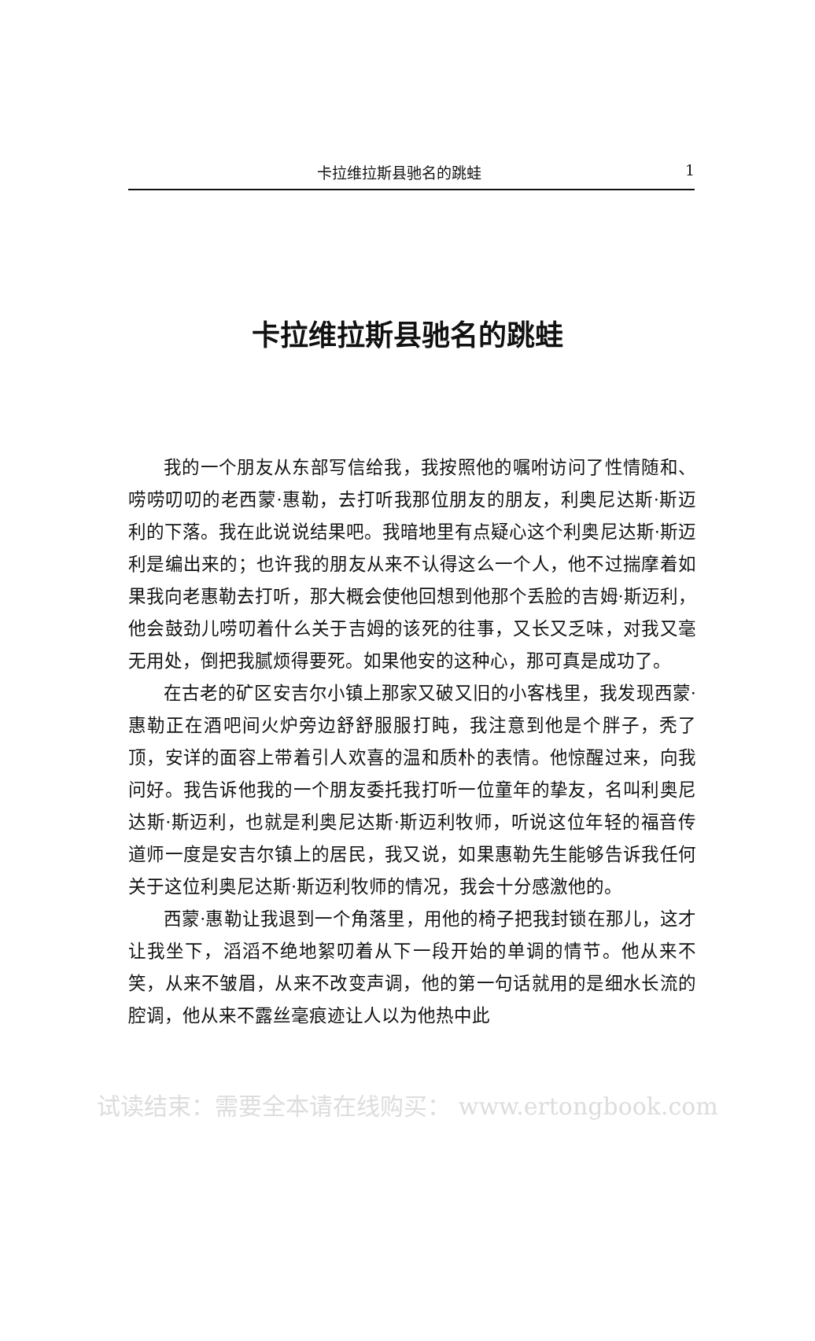卡拉维拉斯县驰名的跳蛙 1
卡拉维拉斯县驰名的跳蛙
我的一个朋友从东部写信给我，我按照他的嘱咐访问了性情随和、唠唠叨叨的老西蒙·惠勒，去打听我那位朋友的朋友，利奥尼达斯·斯迈利的下落。我在此说说结果吧。我暗地里有点疑心这个利奥尼达斯·斯迈利是编出来的；也许我的朋友从来不认得这么一个人，他不过揣摩着如果我向老惠勒去打听，那大概会使他回想到他那个丢脸的吉姆·斯迈利，他会鼓劲儿唠叨着什么关于吉姆的该死的往事，又长又乏味，对我又毫无用处，倒把我腻烦得要死。如果他安的这种心，那可真是成功了。
在古老的矿区安吉尔小镇上那家又破又旧的小客栈里，我发现西蒙·惠勒正在酒吧间火炉旁边舒舒服服打盹，我注意到他是个胖子，秃了顶，安详的面容上带着引人欢喜的温和质朴的表情。他惊醒过来，向我问好。我告诉他我的一个朋友委托我打听一位童年的挚友，名叫利奥尼达斯·斯迈利，也就是利奥尼达斯·斯迈利牧师，听说这位年轻的福音传道师一度是安吉尔镇上的居民，我又说，如果惠勒先生能够告诉我任何关于这位利奥尼达斯·斯迈利牧师的情况，我会十分感激他的。
西蒙·惠勒让我退到一个角落里，用他的椅子把我封锁在那儿，这才让我坐下，滔滔不绝地絮叨着从下一段开始的单调的情节。他从来不笑，从来不皱眉，从来不改变声调，他的第一句话就用的是细水长流的腔调，他从来不露丝毫痕迹让人以为他热中此
试读结束：需要全本请在线购买： www.ertongbook.com